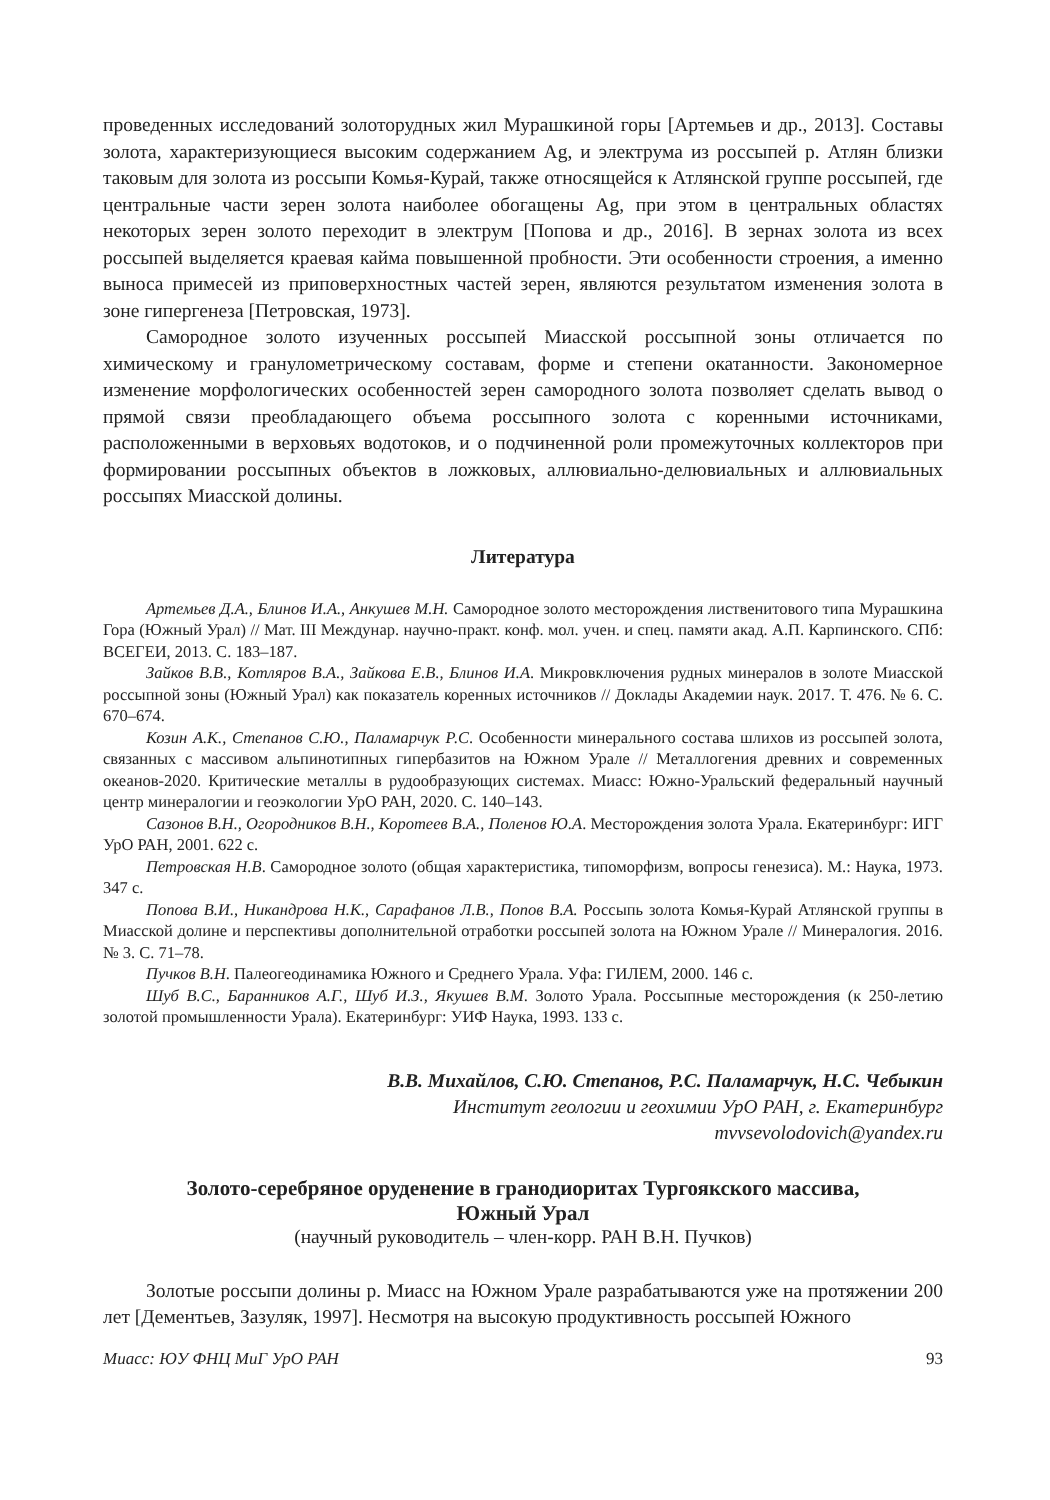проведенных исследований золоторудных жил Мурашкиной горы [Артемьев и др., 2013]. Составы золота, характеризующиеся высоким содержанием Ag, и электрума из россыпей р. Атлян близки таковым для золота из россыпи Комья-Курай, также относящейся к Атлянской группе россыпей, где центральные части зерен золота наиболее обогащены Ag, при этом в центральных областях некоторых зерен золото переходит в электрум [Попова и др., 2016]. В зернах золота из всех россыпей выделяется краевая кайма повышенной пробности. Эти особенности строения, а именно выноса примесей из приповерхностных частей зерен, являются результатом изменения золота в зоне гипергенеза [Петровская, 1973].
Самородное золото изученных россыпей Миасской россыпной зоны отличается по химическому и гранулометрическому составам, форме и степени окатанности. Закономерное изменение морфологических особенностей зерен самородного золота позволяет сделать вывод о прямой связи преобладающего объема россыпного золота с коренными источниками, расположенными в верховьях водотоков, и о подчиненной роли промежуточных коллекторов при формировании россыпных объектов в ложковых, аллювиально-делювиальных и аллювиальных россыпях Миасской долины.
Литература
Артемьев Д.А., Блинов И.А., Анкушев М.Н. Самородное золото месторождения лиственитового типа Мурашкина Гора (Южный Урал) // Мат. III Междунар. научно-практ. конф. мол. учен. и спец. памяти акад. А.П. Карпинского. СПб: ВСЕГЕИ, 2013. С. 183–187.
Зайков В.В., Котляров В.А., Зайкова Е.В., Блинов И.А. Микровключения рудных минералов в золоте Миасской россыпной зоны (Южный Урал) как показатель коренных источников // Доклады Академии наук. 2017. Т. 476. № 6. С. 670–674.
Козин А.К., Степанов С.Ю., Паламарчук Р.С. Особенности минерального состава шлихов из россыпей золота, связанных с массивом альпинотипных гипербазитов на Южном Урале // Металлогения древних и современных океанов-2020. Критические металлы в рудообразующих системах. Миасс: Южно-Уральский федеральный научный центр минералогии и геоэкологии УрО РАН, 2020. С. 140–143.
Сазонов В.Н., Огородников В.Н., Коротеев В.А., Поленов Ю.А. Месторождения золота Урала. Екатеринбург: ИГГ УрО РАН, 2001. 622 с.
Петровская Н.В. Самородное золото (общая характеристика, типоморфизм, вопросы генезиса). М.: Наука, 1973. 347 с.
Попова В.И., Никандрова Н.К., Сарафанов Л.В., Попов В.А. Россыпь золота Комья-Курай Атлянской группы в Миасской долине и перспективы дополнительной отработки россыпей золота на Южном Урале // Минералогия. 2016. № 3. С. 71–78.
Пучков В.Н. Палеогеодинамика Южного и Среднего Урала. Уфа: ГИЛЕМ, 2000. 146 с.
Шуб В.С., Баранников А.Г., Шуб И.З., Якушев В.М. Золото Урала. Россыпные месторождения (к 250-летию золотой промышленности Урала). Екатеринбург: УИФ Наука, 1993. 133 с.
В.В. Михайлов, С.Ю. Степанов, Р.С. Паламарчук, Н.С. Чебыкин
Институт геологии и геохимии УрО РАН, г. Екатеринбург
mvvsevolodovich@yandex.ru
Золото-серебряное оруденение в гранодиоритах Тургоякского массива,
Южный Урал
(научный руководитель – член-корр. РАН В.Н. Пучков)
Золотые россыпи долины р. Миасс на Южном Урале разрабатываются уже на протяжении 200 лет [Дементьев, Зазуляк, 1997]. Несмотря на высокую продуктивность россыпей Южного
Миасс: ЮУ ФНЦ МиГ УрО РАН 93